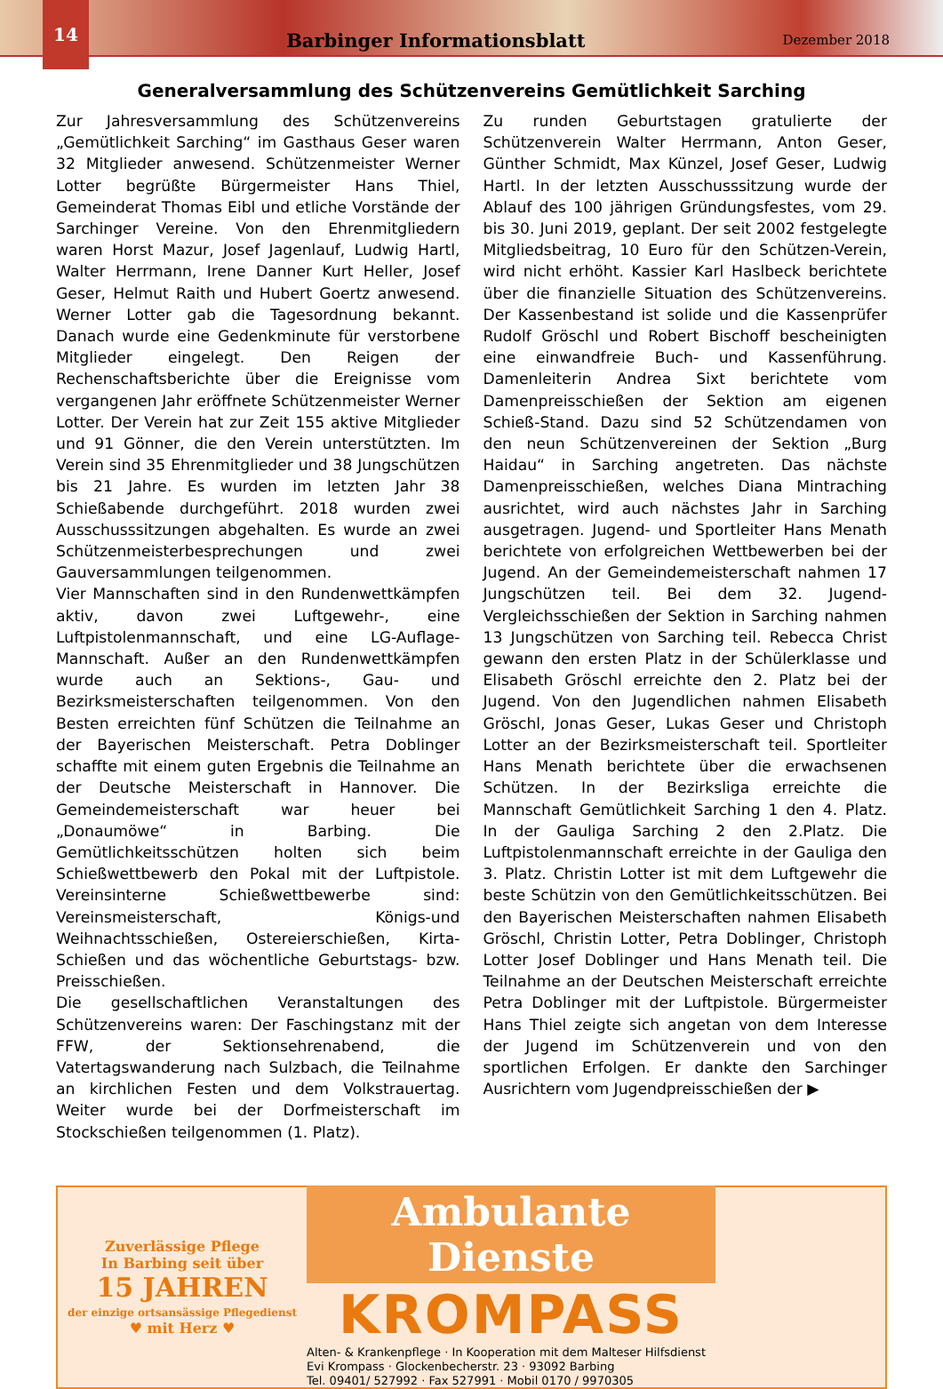14
Barbinger Informationsblatt
Dezember 2018
Generalversammlung des Schützenvereins Gemütlichkeit Sarching
Zur Jahresversammlung des Schützenvereins „Gemütlichkeit Sarching“ im Gasthaus Geser waren 32 Mitglieder anwesend. Schützenmeister Werner Lotter begrüßte Bürgermeister Hans Thiel, Gemeinderat Thomas Eibl und etliche Vorstände der Sarchinger Vereine. Von den Ehrenmitgliedern waren Horst Mazur, Josef Jagenlauf, Ludwig Hartl, Walter Herrmann, Irene Danner Kurt Heller, Josef Geser, Helmut Raith und Hubert Goertz anwesend. Werner Lotter gab die Tagesordnung bekannt. Danach wurde eine Gedenkminute für verstorbene Mitglieder eingelegt. Den Reigen der Rechenschaftsberichte über die Ereignisse vom vergangenen Jahr eröffnete Schützenmeister Werner Lotter. Der Verein hat zur Zeit 155 aktive Mitglieder und 91 Gönner, die den Verein unterstützten. Im Verein sind 35 Ehrenmitglieder und 38 Jungschützen bis 21 Jahre. Es wurden im letzten Jahr 38 Schießabende durchgeführt. 2018 wurden zwei Ausschusssitzungen abgehalten. Es wurde an zwei Schützenmeisterbesprechungen und zwei Gauversammlungen teilgenommen.
Vier Mannschaften sind in den Rundenwettkämpfen aktiv, davon zwei Luftgewehr-, eine Luftpistolenmannschaft, und eine LG-Auflage-Mannschaft. Außer an den Rundenwettkämpfen wurde auch an Sektions-, Gau- und Bezirksmeisterschaften teilgenommen. Von den Besten erreichten fünf Schützen die Teilnahme an der Bayerischen Meisterschaft. Petra Doblinger schaffte mit einem guten Ergebnis die Teilnahme an der Deutsche Meisterschaft in Hannover. Die Gemeindemeisterschaft war heuer bei „Donaumöwe“ in Barbing. Die Gemütlichkeitsschützen holten sich beim Schießwettbewerb den Pokal mit der Luftpistole. Vereinsinterne Schießwettbewerbe sind: Vereinsmeisterschaft, Königs-und Weihnachtsschießen, Ostereierschießen, Kirta-Schießen und das wöchentliche Geburtstags- bzw. Preisschießen.
Die gesellschaftlichen Veranstaltungen des Schützenvereins waren: Der Faschingstanz mit der FFW, der Sektionsehrenabend, die Vatertagswanderung nach Sulzbach, die Teilnahme an kirchlichen Festen und dem Volkstrauertag. Weiter wurde bei der Dorfmeisterschaft im Stockschießen teilgenommen (1. Platz).
Zu runden Geburtstagen gratulierte der Schützenverein Walter Herrmann, Anton Geser, Günther Schmidt, Max Künzel, Josef Geser, Ludwig Hartl. In der letzten Ausschusssitzung wurde der Ablauf des 100 jährigen Gründungsfestes, vom 29. bis 30. Juni 2019, geplant. Der seit 2002 festgelegte Mitgliedsbeitrag, 10 Euro für den Schützen-Verein, wird nicht erhöht. Kassier Karl Haslbeck berichtete über die finanzielle Situation des Schützenvereins. Der Kassenbestand ist solide und die Kassenprüfer Rudolf Gröschl und Robert Bischoff bescheinigten eine einwandfreie Buch- und Kassenführung. Damenleiterin Andrea Sixt berichtete vom Damenpreisschießen der Sektion am eigenen Schieß-Stand. Dazu sind 52 Schützendamen von den neun Schützenvereinen der Sektion „Burg Haidau“ in Sarching angetreten. Das nächste Damenpreisschießen, welches Diana Mintraching ausrichtet, wird auch nächstes Jahr in Sarching ausgetragen. Jugend- und Sportleiter Hans Menath berichtete von erfolgreichen Wettbewerben bei der Jugend. An der Gemeindemeisterschaft nahmen 17 Jungschützen teil. Bei dem 32. Jugend-Vergleichsschießen der Sektion in Sarching nahmen 13 Jungschützen von Sarching teil. Rebecca Christ gewann den ersten Platz in der Schülerklasse und Elisabeth Gröschl erreichte den 2. Platz bei der Jugend. Von den Jugendlichen nahmen Elisabeth Gröschl, Jonas Geser, Lukas Geser und Christoph Lotter an der Bezirksmeisterschaft teil. Sportleiter Hans Menath berichtete über die erwachsenen Schützen. In der Bezirksliga erreichte die Mannschaft Gemütlichkeit Sarching 1 den 4. Platz. In der Gauliga Sarching 2 den 2.Platz. Die Luftpistolenmannschaft erreichte in der Gauliga den 3. Platz. Christin Lotter ist mit dem Luftgewehr die beste Schützin von den Gemütlichkeitsschützen. Bei den Bayerischen Meisterschaften nahmen Elisabeth Gröschl, Christin Lotter, Petra Doblinger, Christoph Lotter Josef Doblinger und Hans Menath teil. Die Teilnahme an der Deutschen Meisterschaft erreichte Petra Doblinger mit der Luftpistole. Bürgermeister Hans Thiel zeigte sich angetan von dem Interesse der Jugend im Schützenverein und von den sportlichen Erfolgen. Er dankte den Sarchinger Ausrichtern vom Jugendpreisschießen der ▶
Zuverlässige Pflege
In Barbing seit über
15 JAHREN
der einzige ortsansässige Pflegedienst
♥ mit Herz ♥
Ambulante Dienste
KROMPASS
Alten- & Krankenpflege · In Kooperation mit dem Malteser Hilfsdienst
Evi Krompass · Glockenbecherstr. 23 · 93092 Barbing
Tel. 09401/ 527992 · Fax 527991 · Mobil 0170 / 9970305